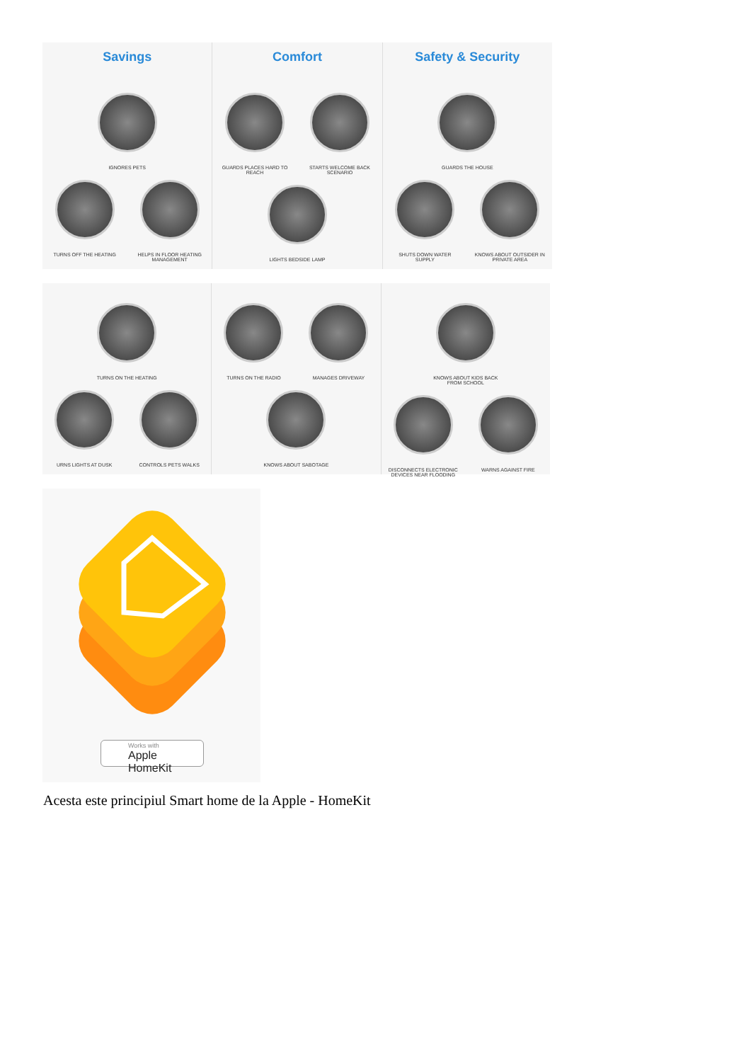Savings
IGNORES PETS
TURNS OFF THE HEATING HELPS IN FLOOR HEATING MANAGEMENT
Comfort
GUARDS PLACES HARD TO REACH
STARTS WELCOME BACK SCENARIO
LIGHTS BEDSIDE LAMP
Safety & Security
GUARDS THE HOUSE
SHUTS DOWN WATER SUPPLY KNOWS ABOUT OUTSIDER IN PRIVATE AREA
TURNS ON THE HEATING
URNS LIGHTS AT DUSK CONTROLS PETS WALKS
TURNS ON THE RADIO MANAGES DRIVEWAY
KNOWS ABOUT SABOTAGE
KNOWS ABOUT KIDS BACK FROM SCHOOL
DISCONNECTS ELECTRONIC DEVICES NEAR FLOODING
WARNS AGAINST FIRE
Works with
Apple HomeKit
Acesta este principiul Smart home de la Apple - HomeKit